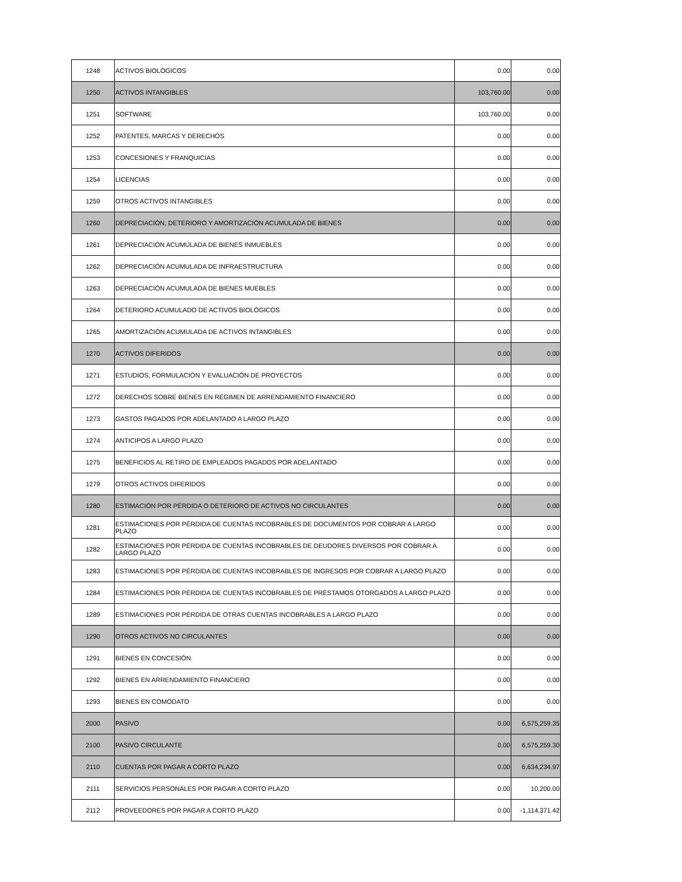| 1248 | ACTIVOS BIOLÓGICOS | 0.00 | 0.00 |
| 1250 | ACTIVOS INTANGIBLES | 103,760.00 | 0.00 |
| 1251 | SOFTWARE | 103,760.00 | 0.00 |
| 1252 | PATENTES, MARCAS Y DERECHOS | 0.00 | 0.00 |
| 1253 | CONCESIONES Y FRANQUICIAS | 0.00 | 0.00 |
| 1254 | LICENCIAS | 0.00 | 0.00 |
| 1259 | OTROS ACTIVOS INTANGIBLES | 0.00 | 0.00 |
| 1260 | DEPRECIACIÓN, DETERIORO Y AMORTIZACIÓN ACUMULADA DE BIENES | 0.00 | 0.00 |
| 1261 | DEPRECIACIÓN ACUMULADA DE BIENES INMUEBLES | 0.00 | 0.00 |
| 1262 | DEPRECIACIÓN ACUMULADA DE INFRAESTRUCTURA | 0.00 | 0.00 |
| 1263 | DEPRECIACIÓN ACUMULADA DE BIENES MUEBLES | 0.00 | 0.00 |
| 1264 | DETERIORO ACUMULADO DE ACTIVOS BIOLÓGICOS | 0.00 | 0.00 |
| 1265 | AMORTIZACIÓN ACUMULADA DE ACTIVOS INTANGIBLES | 0.00 | 0.00 |
| 1270 | ACTIVOS DIFERIDOS | 0.00 | 0.00 |
| 1271 | ESTUDIOS, FORMULACIÓN Y EVALUACIÓN DE PROYECTOS | 0.00 | 0.00 |
| 1272 | DERECHOS SOBRE BIENES EN RÉGIMEN DE ARRENDAMIENTO FINANCIERO | 0.00 | 0.00 |
| 1273 | GASTOS PAGADOS POR ADELANTADO A LARGO PLAZO | 0.00 | 0.00 |
| 1274 | ANTICIPOS A LARGO PLAZO | 0.00 | 0.00 |
| 1275 | BENEFICIOS AL RETIRO DE EMPLEADOS PAGADOS POR ADELANTADO | 0.00 | 0.00 |
| 1279 | OTROS ACTIVOS DIFERIDOS | 0.00 | 0.00 |
| 1280 | ESTIMACIÓN POR PÉRDIDA O DETERIORO DE ACTIVOS NO CIRCULANTES | 0.00 | 0.00 |
| 1281 | ESTIMACIONES POR PÉRDIDA DE CUENTAS INCOBRABLES DE DOCUMENTOS POR COBRAR A LARGO PLAZO | 0.00 | 0.00 |
| 1282 | ESTIMACIONES POR PÉRDIDA DE CUENTAS INCOBRABLES DE DEUDORES DIVERSOS POR COBRAR A LARGO PLAZO | 0.00 | 0.00 |
| 1283 | ESTIMACIONES POR PÉRDIDA DE CUENTAS INCOBRABLES DE INGRESOS POR COBRAR A LARGO PLAZO | 0.00 | 0.00 |
| 1284 | ESTIMACIONES POR PÉRDIDA DE CUENTAS INCOBRABLES DE PRÉSTAMOS OTORGADOS A LARGO PLAZO | 0.00 | 0.00 |
| 1289 | ESTIMACIONES POR PÉRDIDA DE OTRAS CUENTAS INCOBRABLES A LARGO PLAZO | 0.00 | 0.00 |
| 1290 | OTROS ACTIVOS NO CIRCULANTES | 0.00 | 0.00 |
| 1291 | BIENES EN CONCESIÓN | 0.00 | 0.00 |
| 1292 | BIENES EN ARRENDAMIENTO FINANCIERO | 0.00 | 0.00 |
| 1293 | BIENES EN COMODATO | 0.00 | 0.00 |
| 2000 | PASIVO | 0.00 | 6,575,259.35 |
| 2100 | PASIVO CIRCULANTE | 0.00 | 6,575,259.30 |
| 2110 | CUENTAS POR PAGAR A CORTO PLAZO | 0.00 | 6,634,234.97 |
| 2111 | SERVICIOS PERSONALES POR PAGAR A CORTO PLAZO | 0.00 | 10,200.00 |
| 2112 | PROVEEDORES POR PAGAR A CORTO PLAZO | 0.00 | -1,114,371.42 |